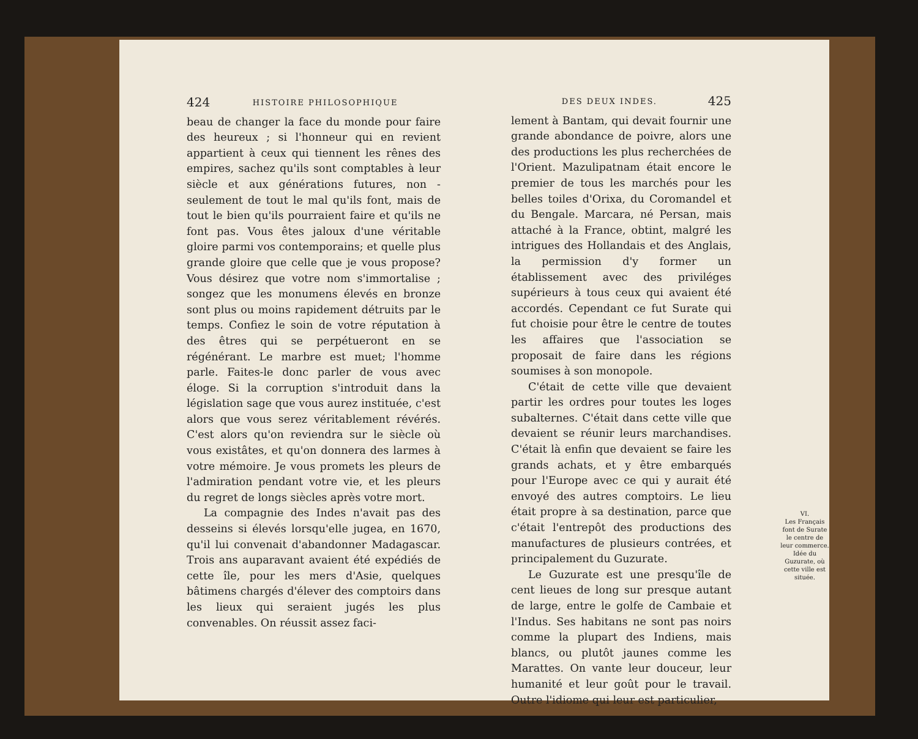424 HISTOIRE PHILOSOPHIQUE
beau de changer la face du monde pour faire des heureux ; si l'honneur qui en revient appartient à ceux qui tiennent les rênes des empires, sachez qu'ils sont comptables à leur siècle et aux générations futures, non - seulement de tout le mal qu'ils font, mais de tout le bien qu'ils pourraient faire et qu'ils ne font pas. Vous êtes jaloux d'une véritable gloire parmi vos contemporains; et quelle plus grande gloire que celle que je vous propose? Vous désirez que votre nom s'immortalise ; songez que les monumens élevés en bronze sont plus ou moins rapidement détruits par le temps. Confiez le soin de votre réputation à des êtres qui se perpétueront en se régénérant. Le marbre est muet; l'homme parle. Faites-le donc parler de vous avec éloge. Si la corruption s'introduit dans la législation sage que vous aurez instituée, c'est alors que vous serez véritablement révérés. C'est alors qu'on reviendra sur le siècle où vous existâtes, et qu'on donnera des larmes à votre mémoire. Je vous promets les pleurs de l'admiration pendant votre vie, et les pleurs du regret de longs siècles après votre mort.
La compagnie des Indes n'avait pas des desseins si élevés lorsqu'elle jugea, en 1670, qu'il lui convenait d'abandonner Madagascar. Trois ans auparavant avaient été expédiés de cette île, pour les mers d'Asie, quelques bâtimens chargés d'élever des comptoirs dans les lieux qui seraient jugés les plus convenables. On réussit assez faci-
DES DEUX INDES. 425
lement à Bantam, qui devait fournir une grande abondance de poivre, alors une des productions les plus recherchées de l'Orient. Mazulipatnam était encore le premier de tous les marchés pour les belles toiles d'Orixa, du Coromandel et du Bengale. Marcara, né Persan, mais attaché à la France, obtint, malgré les intrigues des Hollandais et des Anglais, la permission d'y former un établissement avec des priviléges supérieurs à tous ceux qui avaient été accordés. Cependant ce fut Surate qui fut choisie pour être le centre de toutes les affaires que l'association se proposait de faire dans les régions soumises à son monopole.
C'était de cette ville que devaient partir les ordres pour toutes les loges subalternes. C'était dans cette ville que devaient se réunir leurs marchandises. C'était là enfin que devaient se faire les grands achats, et y être embarqués pour l'Europe avec ce qui y aurait été envoyé des autres comptoirs. Le lieu était propre à sa destination, parce que c'était l'entrepôt des productions des manufactures de plusieurs contrées, et principalement du Guzurate.
Le Guzurate est une presqu'île de cent lieues de long sur presque autant de large, entre le golfe de Cambaie et l'Indus. Ses habitans ne sont pas noirs comme la plupart des Indiens, mais blancs, ou plutôt jaunes comme les Marattes. On vante leur douceur, leur humanité et leur goût pour le travail. Outre l'idiome qui leur est particulier,
VI.
Les Français font de Surate le centre de leur commerce. Idée du Guzurate, où cette ville est située.